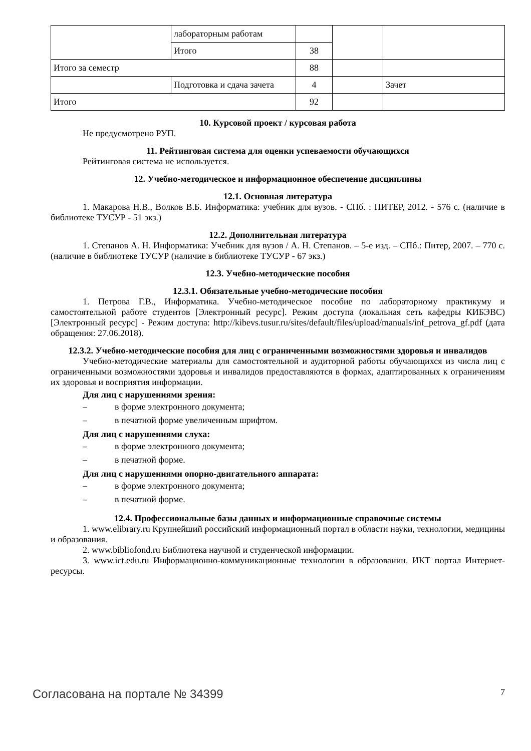| | лабораторным работам | | | |
| | Итого | 38 | | |
| Итого за семестр | | 88 | | |
| | Подготовка и сдача зачета | 4 | | Зачет |
| Итого | | 92 | | |
10. Курсовой проект / курсовая работа
Не предусмотрено РУП.
11. Рейтинговая система для оценки успеваемости обучающихся
Рейтинговая система не используется.
12. Учебно-методическое и информационное обеспечение дисциплины
12.1. Основная литература
1. Макарова Н.В., Волков В.Б. Информатика: учебник для вузов. - СПб. : ПИТЕР, 2012. - 576 с. (наличие в библиотеке ТУСУР - 51 экз.)
12.2. Дополнительная литература
1. Степанов А. Н. Информатика: Учебник для вузов / А. Н. Степанов. – 5-е изд. – СПб.: Питер, 2007. – 770 с. (наличие в библиотеке ТУСУР (наличие в библиотеке ТУСУР - 67 экз.)
12.3. Учебно-методические пособия
12.3.1. Обязательные учебно-методические пособия
1. Петрова Г.В., Информатика. Учебно-методическое пособие по лабораторному практикуму и самостоятельной работе студентов [Электронный ресурс]. Режим доступа (локальная сеть кафедры КИБЭВС) [Электронный ресурс] - Режим доступа: http://kibevs.tusur.ru/sites/default/files/upload/manuals/inf_petrova_gf.pdf (дата обращения: 27.06.2018).
12.3.2. Учебно-методические пособия для лиц с ограниченными возможностями здоровья и инвалидов
Учебно-методические материалы для самостоятельной и аудиторной работы обучающихся из числа лиц с ограниченными возможностями здоровья и инвалидов предоставляются в формах, адаптированных к ограничениям их здоровья и восприятия информации.
Для лиц с нарушениями зрения:
– в форме электронного документа;
– в печатной форме увеличенным шрифтом.
Для лиц с нарушениями слуха:
– в форме электронного документа;
– в печатной форме.
Для лиц с нарушениями опорно-двигательного аппарата:
– в форме электронного документа;
– в печатной форме.
12.4. Профессиональные базы данных и информационные справочные системы
1. www.elibrary.ru Крупнейший российский информационный портал в области науки, технологии, медицины и образования.
2. www.bibliofond.ru Библиотека научной и студенческой информации.
3. www.ict.edu.ru Информационно-коммуникационные технологии в образовании. ИКТ портал Интернет-ресурсы.
Согласована на портале № 34399 7